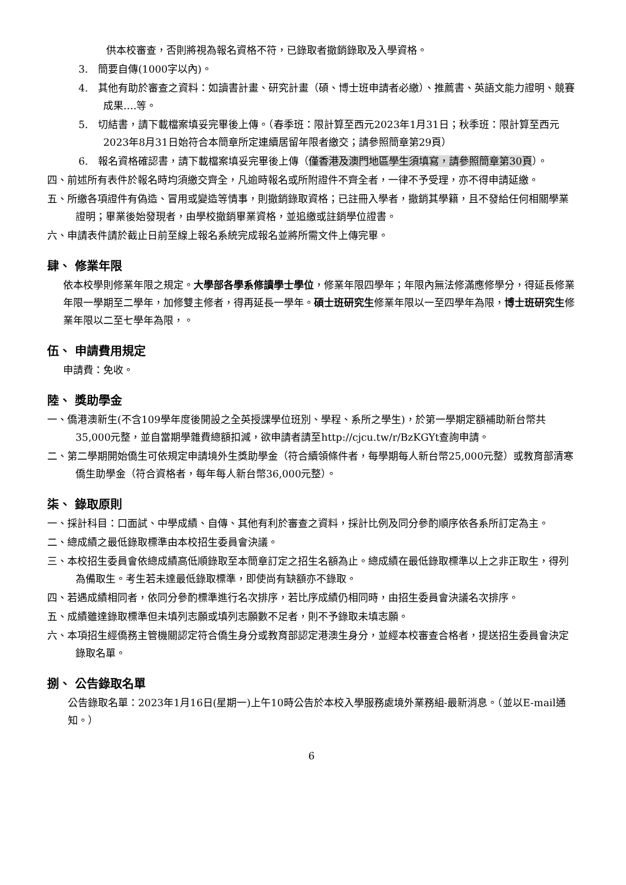供本校審查，否則將視為報名資格不符，已錄取者撤銷錄取及入學資格。
3.　簡要自傳(1000字以內)。
4.　其他有助於審查之資料：如讀書計畫、研究計畫（碩、博士班申請者必繳）、推薦書、英語文能力證明、競賽成果….等。
5.　切結書，請下載檔案填妥完畢後上傳。（春季班：限計算至西元2023年1月31日；秋季班：限計算至西元2023年8月31日始符合本簡章所定連續居留年限者繳交；請參照簡章第29頁）
6.　報名資格確認書，請下載檔案填妥完畢後上傳（僅香港及澳門地區學生須填寫，請參照簡章第30頁）。
四、前述所有表件於報名時均須繳交齊全，凡逾時報名或所附證件不齊全者，一律不予受理，亦不得申請延繳。
五、所繳各項證件有偽造、冒用或變造等情事，則撤銷錄取資格；已註冊入學者，撤銷其學籍，且不發給任何相關學業證明；畢業後始發現者，由學校撤銷畢業資格，並追繳或註銷學位證書。
六、申請表件請於截止日前至線上報名系統完成報名並將所需文件上傳完畢。
肆、 修業年限
依本校學則修業年限之規定。大學部各學系修讀學士學位，修業年限四學年；年限內無法修滿應修學分，得延長修業年限一學期至二學年，加修雙主修者，得再延長一學年。碩士班研究生修業年限以一至四學年為限，博士班研究生修業年限以二至七學年為限，。
伍、 申請費用規定
申請費：免收。
陸、 獎助學金
一、僑港澳新生(不含109學年度後開設之全英授課學位班別、學程、系所之學生)，於第一學期定額補助新台幣共35,000元整，並自當期學雜費總額扣減，欲申請者請至http://cjcu.tw/r/BzKGYt查詢申請。
二、第二學期開始僑生可依規定申請境外生獎助學金（符合續領條件者，每學期每人新台幣25,000元整）或教育部清寒僑生助學金（符合資格者，每年每人新台幣36,000元整）。
柒、 錄取原則
一、採計科目：口面試、中學成績、自傳、其他有利於審查之資料，採計比例及同分參酌順序依各系所訂定為主。
二、總成績之最低錄取標準由本校招生委員會決議。
三、本校招生委員會依總成績高低順錄取至本簡章訂定之招生名額為止。總成績在最低錄取標準以上之非正取生，得列為備取生。考生若未達最低錄取標準，即使尚有缺額亦不錄取。
四、若遇成績相同者，依同分參酌標準進行名次排序，若比序成績仍相同時，由招生委員會決議名次排序。
五、成績雖達錄取標準但未填列志願或填列志願數不足者，則不予錄取未填志願。
六、本項招生經僑務主管機關認定符合僑生身分或教育部認定港澳生身分，並經本校審查合格者，提送招生委員會決定錄取名單。
捌、 公告錄取名單
公告錄取名單：2023年1月16日(星期一)上午10時公告於本校入學服務處境外業務組-最新消息。（並以E-mail通知。）
6